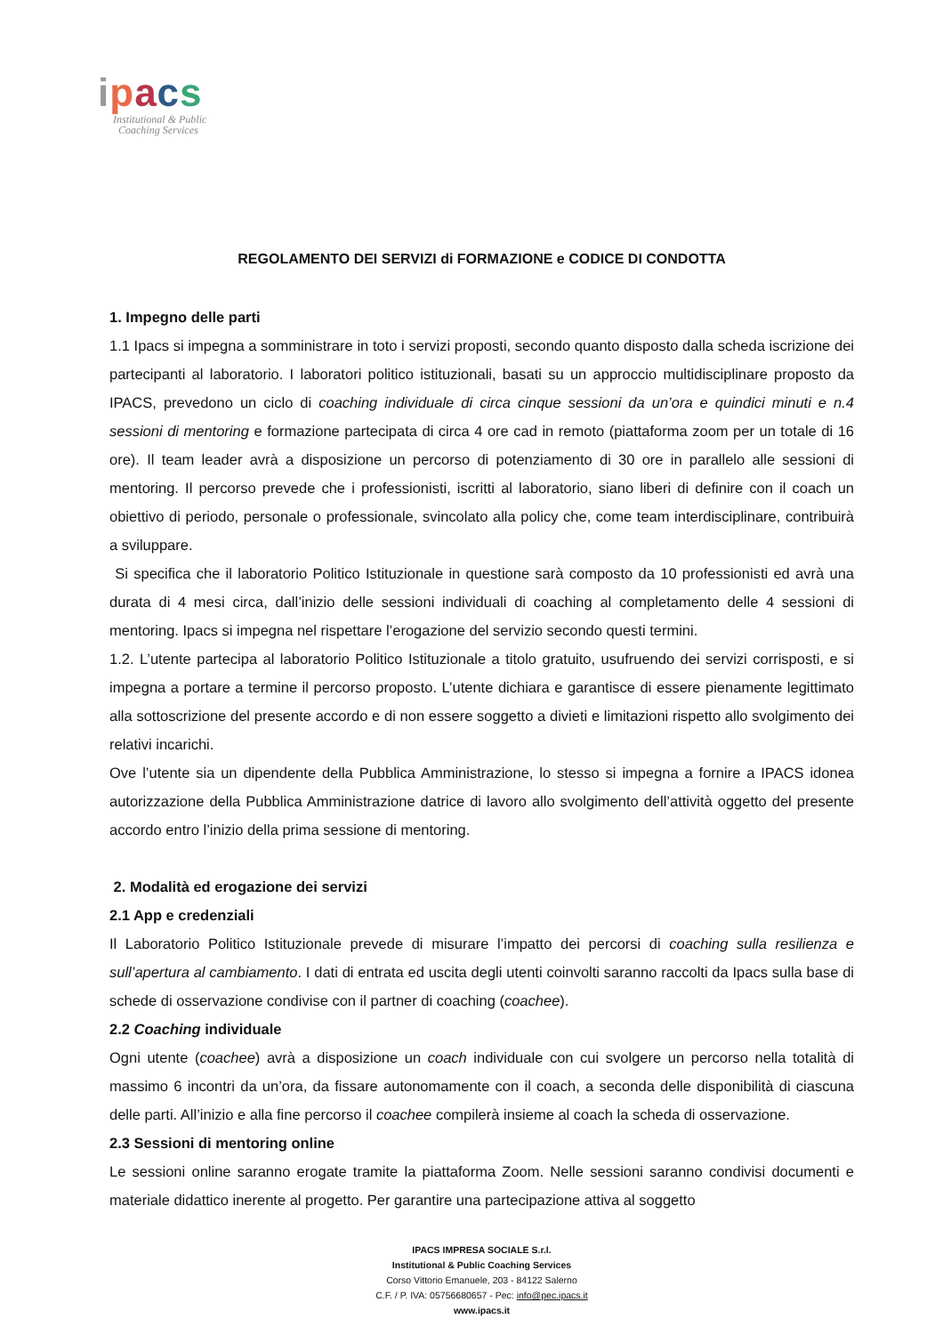ipacs
Institutional & Public
Coaching Services
REGOLAMENTO DEI SERVIZI di FORMAZIONE e CODICE DI CONDOTTA
1. Impegno delle parti
1.1 Ipacs si impegna a somministrare in toto i servizi proposti, secondo quanto disposto dalla scheda iscrizione dei partecipanti al laboratorio. I laboratori politico istituzionali, basati su un approccio multidisciplinare proposto da IPACS, prevedono un ciclo di coaching individuale di circa cinque sessioni da un’ora e quindici minuti e n.4 sessioni di mentoring e formazione partecipata di circa 4 ore cad in remoto (piattaforma zoom per un totale di 16 ore). Il team leader avrà a disposizione un percorso di potenziamento di 30 ore in parallelo alle sessioni di mentoring. Il percorso prevede che i professionisti, iscritti al laboratorio, siano liberi di definire con il coach un obiettivo di periodo, personale o professionale, svincolato alla policy che, come team interdisciplinare, contribuirà a sviluppare.
Si specifica che il laboratorio Politico Istituzionale in questione sarà composto da 10 professionisti ed avrà una durata di 4 mesi circa, dall’inizio delle sessioni individuali di coaching al completamento delle 4 sessioni di mentoring. Ipacs si impegna nel rispettare l’erogazione del servizio secondo questi termini.
1.2. L’utente partecipa al laboratorio Politico Istituzionale a titolo gratuito, usufruendo dei servizi corrisposti, e si impegna a portare a termine il percorso proposto. L’utente dichiara e garantisce di essere pienamente legittimato alla sottoscrizione del presente accordo e di non essere soggetto a divieti e limitazioni rispetto allo svolgimento dei relativi incarichi.
Ove l’utente sia un dipendente della Pubblica Amministrazione, lo stesso si impegna a fornire a IPACS idonea autorizzazione della Pubblica Amministrazione datrice di lavoro allo svolgimento dell’attività oggetto del presente accordo entro l’inizio della prima sessione di mentoring.
2. Modalità ed erogazione dei servizi
2.1 App e credenziali
Il Laboratorio Politico Istituzionale prevede di misurare l’impatto dei percorsi di coaching sulla resilienza e sull’apertura al cambiamento. I dati di entrata ed uscita degli utenti coinvolti saranno raccolti da Ipacs sulla base di schede di osservazione condivise con il partner di coaching (coachee).
2.2 Coaching individuale
Ogni utente (coachee) avrà a disposizione un coach individuale con cui svolgere un percorso nella totalità di massimo 6 incontri da un’ora, da fissare autonomamente con il coach, a seconda delle disponibilità di ciascuna delle parti. All’inizio e alla fine percorso il coachee compilerà insieme al coach la scheda di osservazione.
2.3 Sessioni di mentoring online
Le sessioni online saranno erogate tramite la piattaforma Zoom. Nelle sessioni saranno condivisi documenti e materiale didattico inerente al progetto. Per garantire una partecipazione attiva al soggetto
IPACS IMPRESA SOCIALE S.r.l.
Institutional & Public Coaching Services
Corso Vittorio Emanuele, 203 - 84122 Salerno
C.F. / P. IVA: 05756680657 - Pec: info@pec.ipacs.it
www.ipacs.it